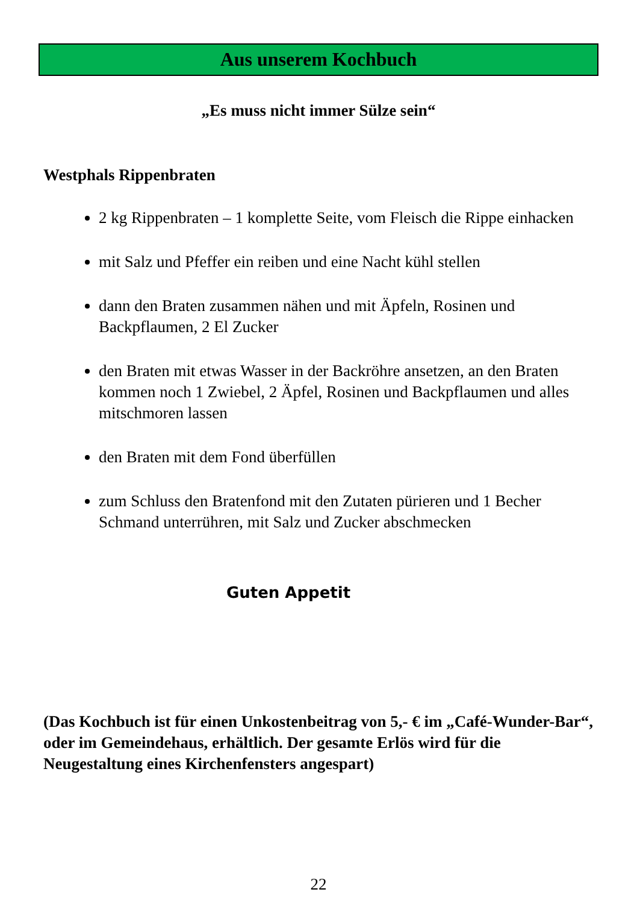Aus unserem Kochbuch
„Es muss nicht immer Sülze sein“
Westphals Rippenbraten
2 kg Rippenbraten – 1 komplette Seite, vom Fleisch die Rippe einhacken
mit Salz und Pfeffer ein reiben und eine Nacht kühl stellen
dann den Braten zusammen nähen und mit Äpfeln, Rosinen und Backpflaumen, 2 El Zucker
den Braten mit etwas Wasser in der Backröhre ansetzen, an den Braten kommen noch 1 Zwiebel, 2 Äpfel, Rosinen und Backpflaumen und alles mitschmoren lassen
den Braten mit dem Fond überfüllen
zum Schluss den Bratenfond mit den Zutaten pürieren und 1 Becher Schmand unterrühren, mit Salz und Zucker abschmecken
Guten Appetit
(Das Kochbuch ist für einen Unkostenbeitrag von 5,- € im „Café-Wunder-Bar“, oder im Gemeindehaus, erhältlich. Der gesamte Erlös wird für die Neugestaltung eines Kirchenfensters angespart)
22